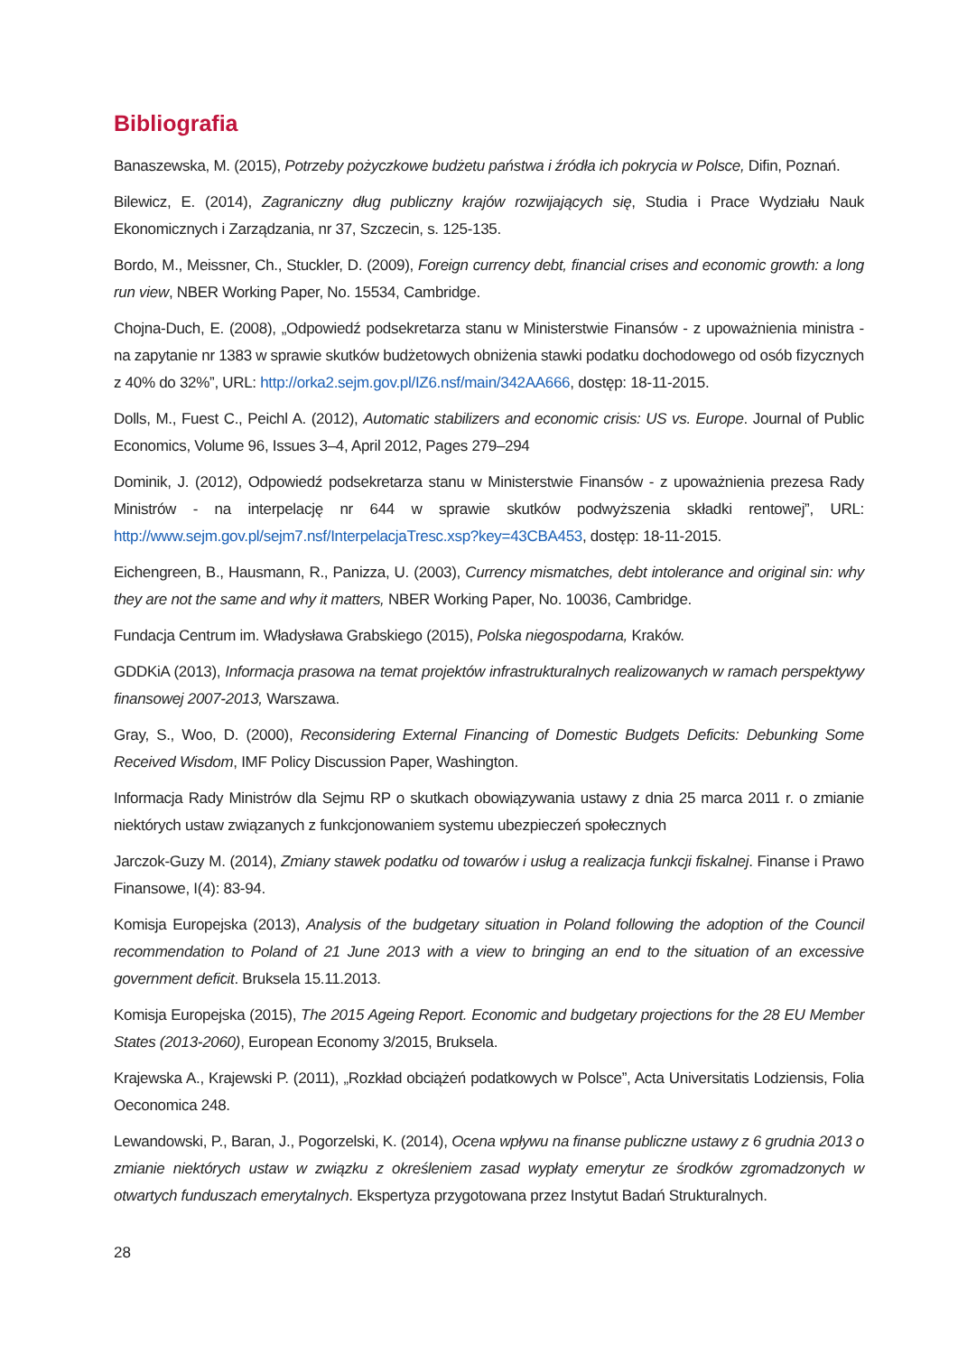Bibliografia
Banaszewska, M. (2015), Potrzeby pożyczkowe budżetu państwa i źródła ich pokrycia w Polsce, Difin, Poznań.
Bilewicz, E. (2014), Zagraniczny dług publiczny krajów rozwijających się, Studia i Prace Wydziału Nauk Ekonomicznych i Zarządzania, nr 37, Szczecin, s. 125-135.
Bordo, M., Meissner, Ch., Stuckler, D. (2009), Foreign currency debt, financial crises and economic growth: a long run view, NBER Working Paper, No. 15534, Cambridge.
Chojna-Duch, E. (2008), „Odpowiedź podsekretarza stanu w Ministerstwie Finansów - z upoważnienia ministra - na zapytanie nr 1383 w sprawie skutków budżetowych obniżenia stawki podatku dochodowego od osób fizycznych z 40% do 32%”, URL: http://orka2.sejm.gov.pl/IZ6.nsf/main/342AA666, dostęp: 18-11-2015.
Dolls, M., Fuest C., Peichl A. (2012), Automatic stabilizers and economic crisis: US vs. Europe. Journal of Public Economics, Volume 96, Issues 3–4, April 2012, Pages 279–294
Dominik, J. (2012), Odpowiedź podsekretarza stanu w Ministerstwie Finansów - z upoważnienia prezesa Rady Ministrów - na interpelację nr 644 w sprawie skutków podwyższenia składki rentowej”, URL: http://www.sejm.gov.pl/sejm7.nsf/InterpelacjaTresc.xsp?key=43CBA453, dostęp: 18-11-2015.
Eichengreen, B., Hausmann, R., Panizza, U. (2003), Currency mismatches, debt intolerance and original sin: why they are not the same and why it matters, NBER Working Paper, No. 10036, Cambridge.
Fundacja Centrum im. Władysława Grabskiego (2015), Polska niegospodarna, Kraków.
GDDKiA (2013), Informacja prasowa na temat projektów infrastrukturalnych realizowanych w ramach perspektywy finansowej 2007-2013, Warszawa.
Gray, S., Woo, D. (2000), Reconsidering External Financing of Domestic Budgets Deficits: Debunking Some Received Wisdom, IMF Policy Discussion Paper, Washington.
Informacja Rady Ministrów dla Sejmu RP o skutkach obowiązywania ustawy z dnia 25 marca 2011 r. o zmianie niektórych ustaw związanych z funkcjonowaniem systemu ubezpieczeń społecznych
Jarczok-Guzy M. (2014), Zmiany stawek podatku od towarów i usług a realizacja funkcji fiskalnej. Finanse i Prawo Finansowe, I(4): 83-94.
Komisja Europejska (2013), Analysis of the budgetary situation in Poland following the adoption of the Council recommendation to Poland of 21 June 2013 with a view to bringing an end to the situation of an excessive government deficit. Bruksela 15.11.2013.
Komisja Europejska (2015), The 2015 Ageing Report. Economic and budgetary projections for the 28 EU Member States (2013-2060), European Economy 3/2015, Bruksela.
Krajewska A., Krajewski P. (2011), „Rozkład obciążeń podatkowych w Polsce”, Acta Universitatis Lodziensis, Folia Oeconomica 248.
Lewandowski, P., Baran, J., Pogorzelski, K. (2014), Ocena wpływu na finanse publiczne ustawy z 6 grudnia 2013 o zmianie niektórych ustaw w związku z określeniem zasad wypłaty emerytur ze środków zgromadzonych w otwartych funduszach emerytalnych. Ekspertyza przygotowana przez Instytut Badań Strukturalnych.
28